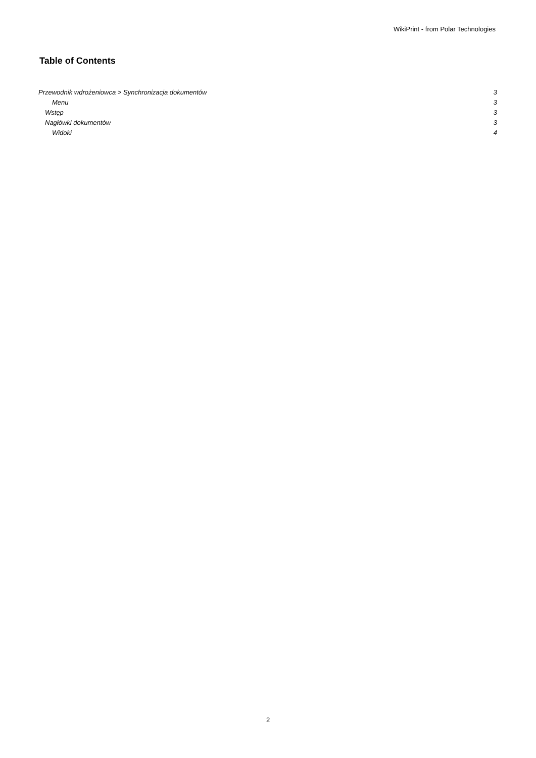WikiPrint - from Polar Technologies
Table of Contents
Przewodnik wdrożeniowca > Synchronizacja dokumentów 3
Menu 3
Wstęp 3
Nagłówki dokumentów 3
Widoki 4
2